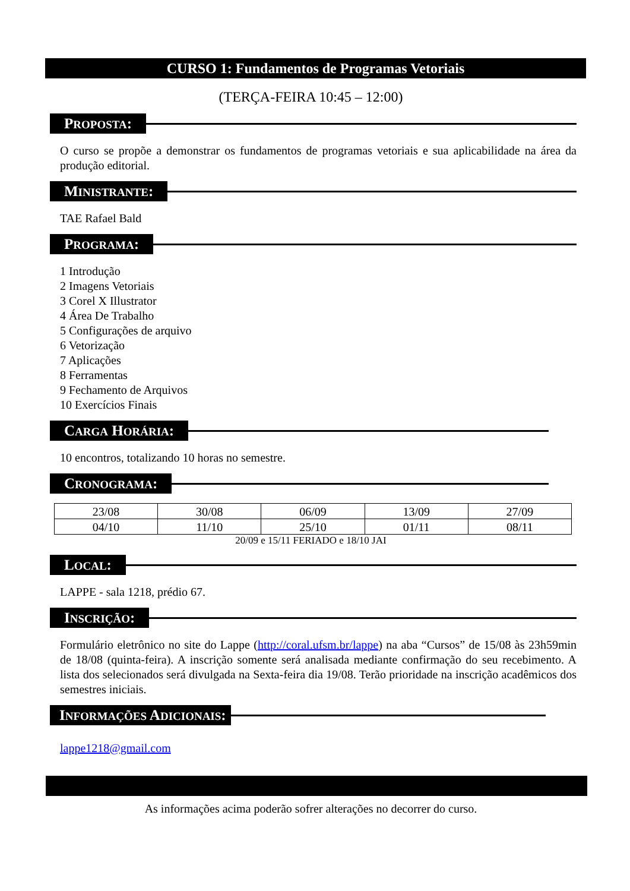CURSO 1: Fundamentos de Programas Vetoriais
(TERÇA-FEIRA 10:45 – 12:00)
PROPOSTA:
O curso se propõe a demonstrar os fundamentos de programas vetoriais e sua aplicabilidade na área da produção editorial.
MINISTRANTE:
TAE Rafael Bald
PROGRAMA:
1 Introdução
2 Imagens Vetoriais
3 Corel X Illustrator
4 Área De Trabalho
5 Configurações de arquivo
6 Vetorização
7 Aplicações
8 Ferramentas
9 Fechamento de Arquivos
10 Exercícios Finais
CARGA HORÁRIA:
10 encontros, totalizando 10 horas no semestre.
CRONOGRAMA:
| 23/08 | 30/08 | 06/09 | 13/09 | 27/09 |
| 04/10 | 11/10 | 25/10 | 01/11 | 08/11 |
20/09 e 15/11 FERIADO e 18/10 JAI
LOCAL:
LAPPE - sala 1218, prédio 67.
INSCRIÇÃO:
Formulário eletrônico no site do Lappe (http://coral.ufsm.br/lappe) na aba “Cursos” de 15/08 às 23h59min de 18/08 (quinta-feira). A inscrição somente será analisada mediante confirmação do seu recebimento. A lista dos selecionados será divulgada na Sexta-feira dia 19/08. Terão prioridade na inscrição acadêmicos dos semestres iniciais.
INFORMAÇÕES ADICIONAIS:
lappe1218@gmail.com
As informações acima poderão sofrer alterações no decorrer do curso.